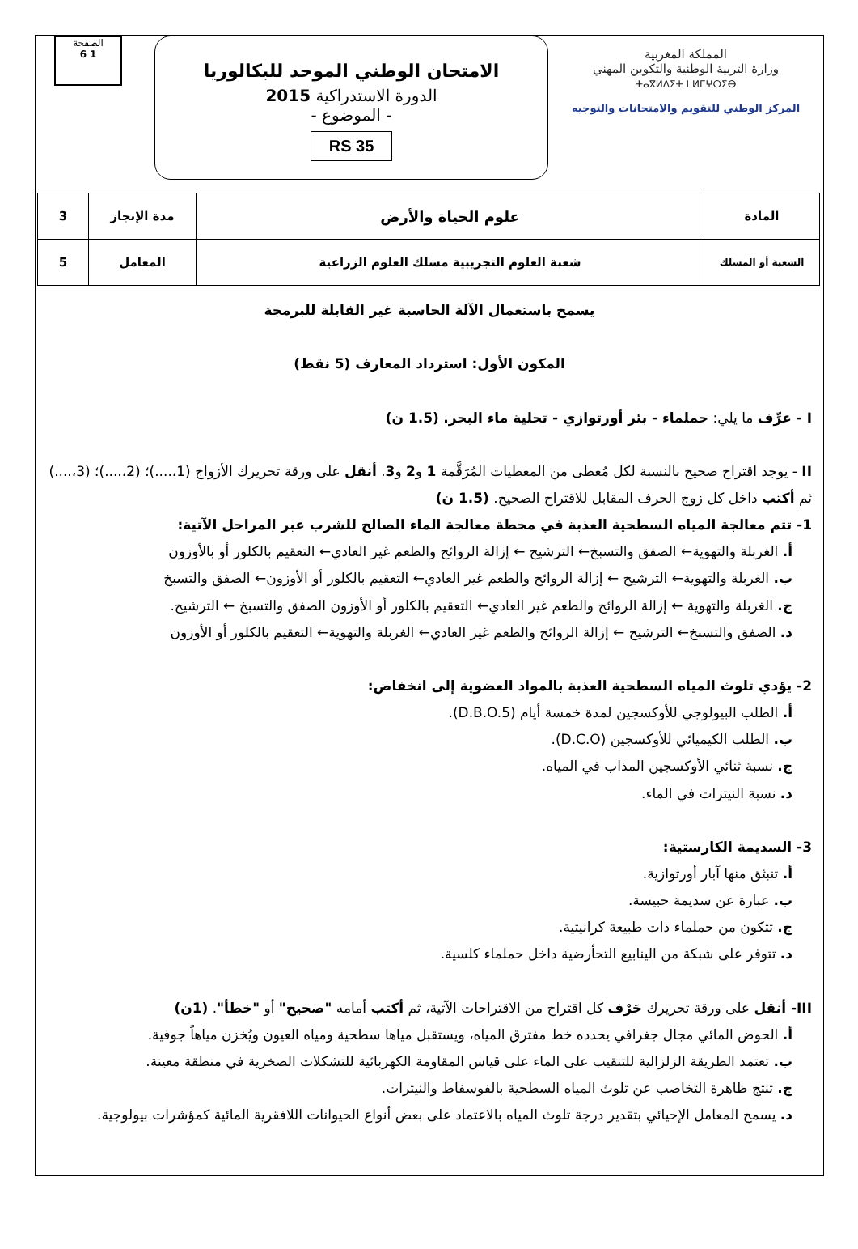المملكة المغربية
وزارة التربية الوطنية والتكوين المهني
ⵜⴰⴳⵍⴷⵉⵜ ⵏ ⵍⵎⵖⵔⵉⴱ
المركز الوطني للتقويم والامتحانات والتوجيه
الامتحان الوطني الموحد للبكالوريا
الدورة الاستدراكية 2015
- الموضوع -
RS 35
الصفحة
1 6
| المادة | علوم الحياة والأرض | مدة الإنجاز | 3 |
| الشعبة أو المسلك | شعبة العلوم التجريبية مسلك العلوم الزراعية | المعامل | 5 |
يسمح باستعمال الآلة الحاسبة غير القابلة للبرمجة
المكون الأول: استرداد المعارف (5 نقط)
I - عرِّف ما يلي: حملماء - بئر أورتوازي - تحلية ماء البحر. (1.5 ن)
II - يوجد اقتراح صحيح بالنسبة لكل مُعطى من المعطيات المُرَقَّمة 1 و2 و3. أنقل على ورقة تحريرك الأزواج (1،....)؛ (2،....)؛ (3،....) ثم أكتب داخل كل زوج الحرف المقابل للاقتراح الصحيح. (1.5 ن)
1- تتم معالجة المياه السطحية العذبة في محطة معالجة الماء الصالح للشرب عبر المراحل الآتية:
أ. الغربلة والتهوية← الصفق والتسبخ← الترشيح ← إزالة الروائح والطعم غير العادي← التعقيم بالكلور أو بالأوزون
ب. الغربلة والتهوية← الترشيح ← إزالة الروائح والطعم غير العادي← التعقيم بالكلور أو الأوزون← الصفق والتسبخ
ج. الغربلة والتهوية ← إزالة الروائح والطعم غير العادي← التعقيم بالكلور أو الأوزون الصفق والتسبخ ← الترشيح.
د. الصفق والتسبخ← الترشيح ← إزالة الروائح والطعم غير العادي← الغربلة والتهوية← التعقيم بالكلور أو الأوزون
2- يؤدي تلوث المياه السطحية العذبة بالمواد العضوية إلى انخفاض:
أ. الطلب البيولوجي للأوكسجين لمدة خمسة أيام (D.B.O.5).
ب. الطلب الكيميائي للأوكسجين (D.C.O).
ج. نسبة ثنائي الأوكسجين المذاب في المياه.
د. نسبة النيترات في الماء.
3- السديمة الكارستية:
أ. تنبثق منها آبار أورتوازية.
ب. عبارة عن سديمة حبيسة.
ج. تتكون من حملماء ذات طبيعة كرانيتية.
د. تتوفر على شبكة من الينابيع التحأرضية داخل حملماء كلسية.
III- أنقل على ورقة تحريرك حَرْف كل اقتراح من الاقتراحات الآتية، ثم أكتب أمامه "صحيح" أو "خطأ". (1ن)
أ. الحوض المائي مجال جغرافي يحدده خط مفترق المياه، ويستقبل مياها سطحية ومياه العيون ويُخزن مياهاً جوفية.
ب. تعتمد الطريقة الزلزالية للتنقيب على الماء على قياس المقاومة الكهربائية للتشكلات الصخرية في منطقة معينة.
ج. تنتج ظاهرة التخاصب عن تلوث المياه السطحية بالفوسفاط والنيترات.
د. يسمح المعامل الإحيائي بتقدير درجة تلوث المياه بالاعتماد على بعض أنواع الحيوانات اللافقرية المائية كمؤشرات بيولوجية.